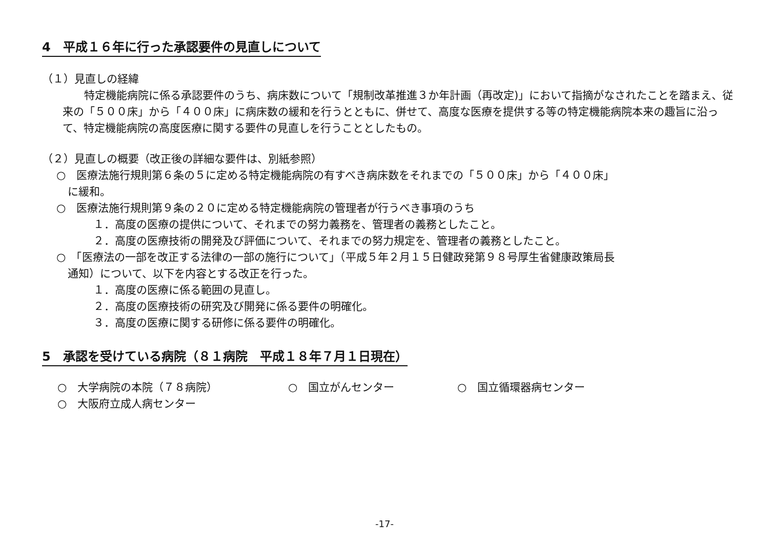4　平成１６年に行った承認要件の見直しについて
（１）見直しの経緯
　　特定機能病院に係る承認要件のうち、病床数について「規制改革推進３か年計画（再改定)」において指摘がなされたことを踏まえ、従来の「５００床」から「４００床」に病床数の緩和を行うとともに、併せて、高度な医療を提供する等の特定機能病院本来の趣旨に沿って、特定機能病院の高度医療に関する要件の見直しを行うこととしたもの。
（２）見直しの概要（改正後の詳細な要件は、別紙参照）
○　医療法施行規則第６条の５に定める特定機能病院の有すべき病床数をそれまでの「５００床」から「４００床」
に緩和。
○　医療法施行規則第９条の２０に定める特定機能病院の管理者が行うべき事項のうち
１．高度の医療の提供について、それまでの努力義務を、管理者の義務としたこと。
２．高度の医療技術の開発及び評価について、それまでの努力規定を、管理者の義務としたこと。
○　「医療法の一部を改正する法律の一部の施行について」（平成５年２月１５日健政発第９８号厚生省健康政策局長
通知）について、以下を内容とする改正を行った。
１．高度の医療に係る範囲の見直し。
２．高度の医療技術の研究及び開発に係る要件の明確化。
３．高度の医療に関する研修に係る要件の明確化。
5　承認を受けている病院（８１病院　平成１８年７月１日現在）
○　大学病院の本院（７８病院） ○　国立がんセンター ○　国立循環器病センター
○　大阪府立成人病センター
-17-